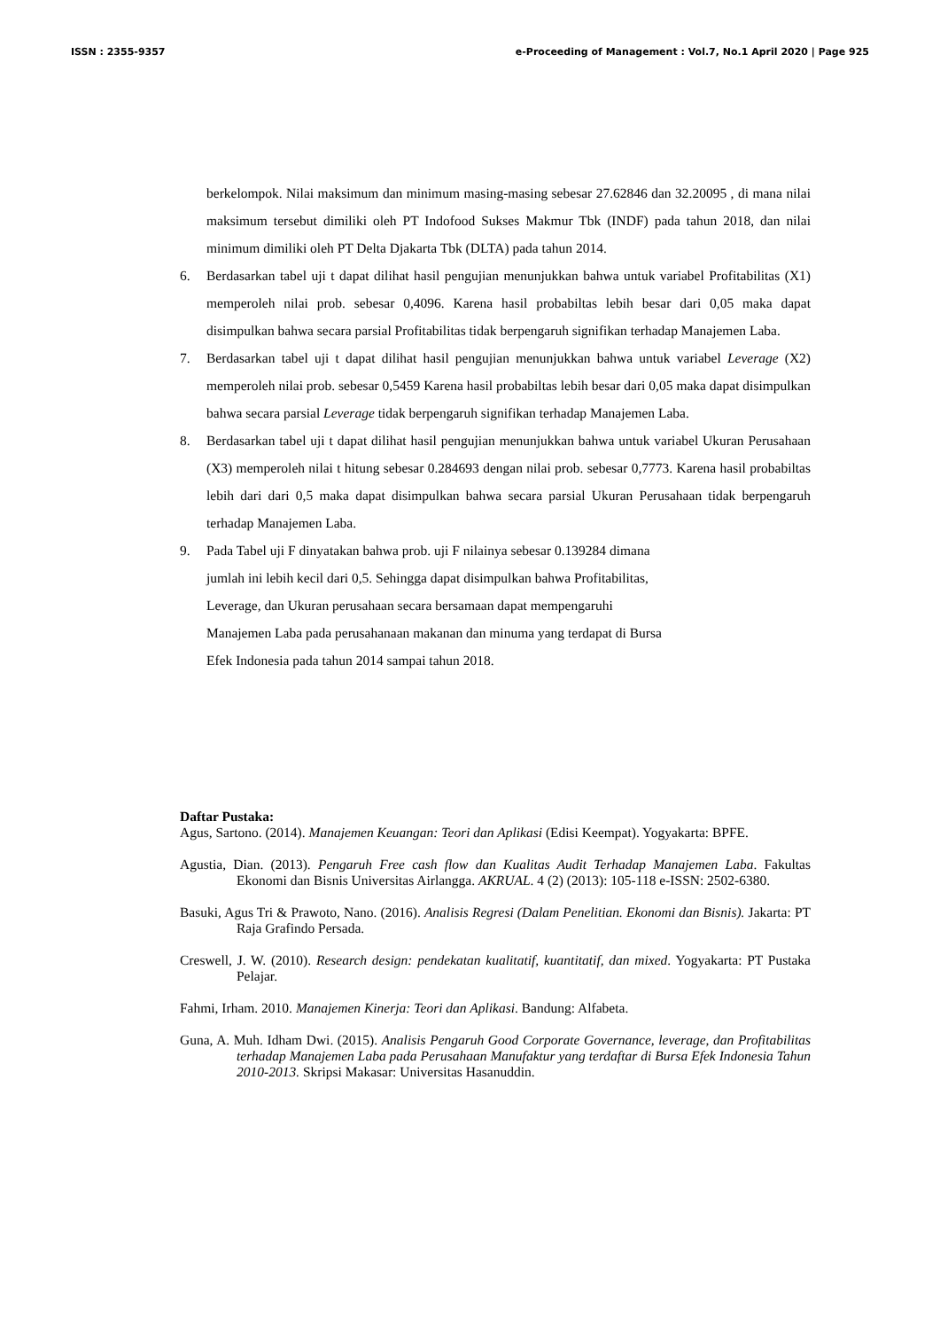ISSN : 2355-9357 e-Proceeding of Management : Vol.7, No.1 April 2020 | Page 925
berkelompok. Nilai maksimum dan minimum masing-masing sebesar 27.62846 dan 32.20095 , di mana nilai maksimum tersebut dimiliki oleh PT Indofood Sukses Makmur Tbk (INDF) pada tahun 2018, dan nilai minimum dimiliki oleh PT Delta Djakarta Tbk (DLTA) pada tahun 2014.
6. Berdasarkan tabel uji t dapat dilihat hasil pengujian menunjukkan bahwa untuk variabel Profitabilitas (X1) memperoleh nilai prob. sebesar 0,4096. Karena hasil probabiltas lebih besar dari 0,05 maka dapat disimpulkan bahwa secara parsial Profitabilitas tidak berpengaruh signifikan terhadap Manajemen Laba.
7. Berdasarkan tabel uji t dapat dilihat hasil pengujian menunjukkan bahwa untuk variabel Leverage (X2) memperoleh nilai prob. sebesar 0,5459 Karena hasil probabiltas lebih besar dari 0,05 maka dapat disimpulkan bahwa secara parsial Leverage tidak berpengaruh signifikan terhadap Manajemen Laba.
8. Berdasarkan tabel uji t dapat dilihat hasil pengujian menunjukkan bahwa untuk variabel Ukuran Perusahaan (X3) memperoleh nilai t hitung sebesar 0.284693 dengan nilai prob. sebesar 0,7773. Karena hasil probabiltas lebih dari dari 0,5 maka dapat disimpulkan bahwa secara parsial Ukuran Perusahaan tidak berpengaruh terhadap Manajemen Laba.
9. Pada Tabel uji F dinyatakan bahwa prob. uji F nilainya sebesar 0.139284 dimana
jumlah ini lebih kecil dari 0,5. Sehingga dapat disimpulkan bahwa Profitabilitas,
Leverage, dan Ukuran perusahaan secara bersamaan dapat mempengaruhi
Manajemen Laba pada perusahanaan makanan dan minuma yang terdapat di Bursa
Efek Indonesia pada tahun 2014 sampai tahun 2018.
Daftar Pustaka:
Agus, Sartono. (2014). Manajemen Keuangan: Teori dan Aplikasi (Edisi Keempat). Yogyakarta: BPFE.
Agustia, Dian. (2013). Pengaruh Free cash flow dan Kualitas Audit Terhadap Manajemen Laba. Fakultas Ekonomi dan Bisnis Universitas Airlangga. AKRUAL. 4 (2) (2013): 105-118 e-ISSN: 2502-6380.
Basuki, Agus Tri & Prawoto, Nano. (2016). Analisis Regresi (Dalam Penelitian. Ekonomi dan Bisnis). Jakarta: PT Raja Grafindo Persada.
Creswell, J. W. (2010). Research design: pendekatan kualitatif, kuantitatif, dan mixed. Yogyakarta: PT Pustaka Pelajar.
Fahmi, Irham. 2010. Manajemen Kinerja: Teori dan Aplikasi. Bandung: Alfabeta.
Guna, A. Muh. Idham Dwi. (2015). Analisis Pengaruh Good Corporate Governance, leverage, dan Profitabilitas terhadap Manajemen Laba pada Perusahaan Manufaktur yang terdaftar di Bursa Efek Indonesia Tahun 2010-2013. Skripsi Makasar: Universitas Hasanuddin.